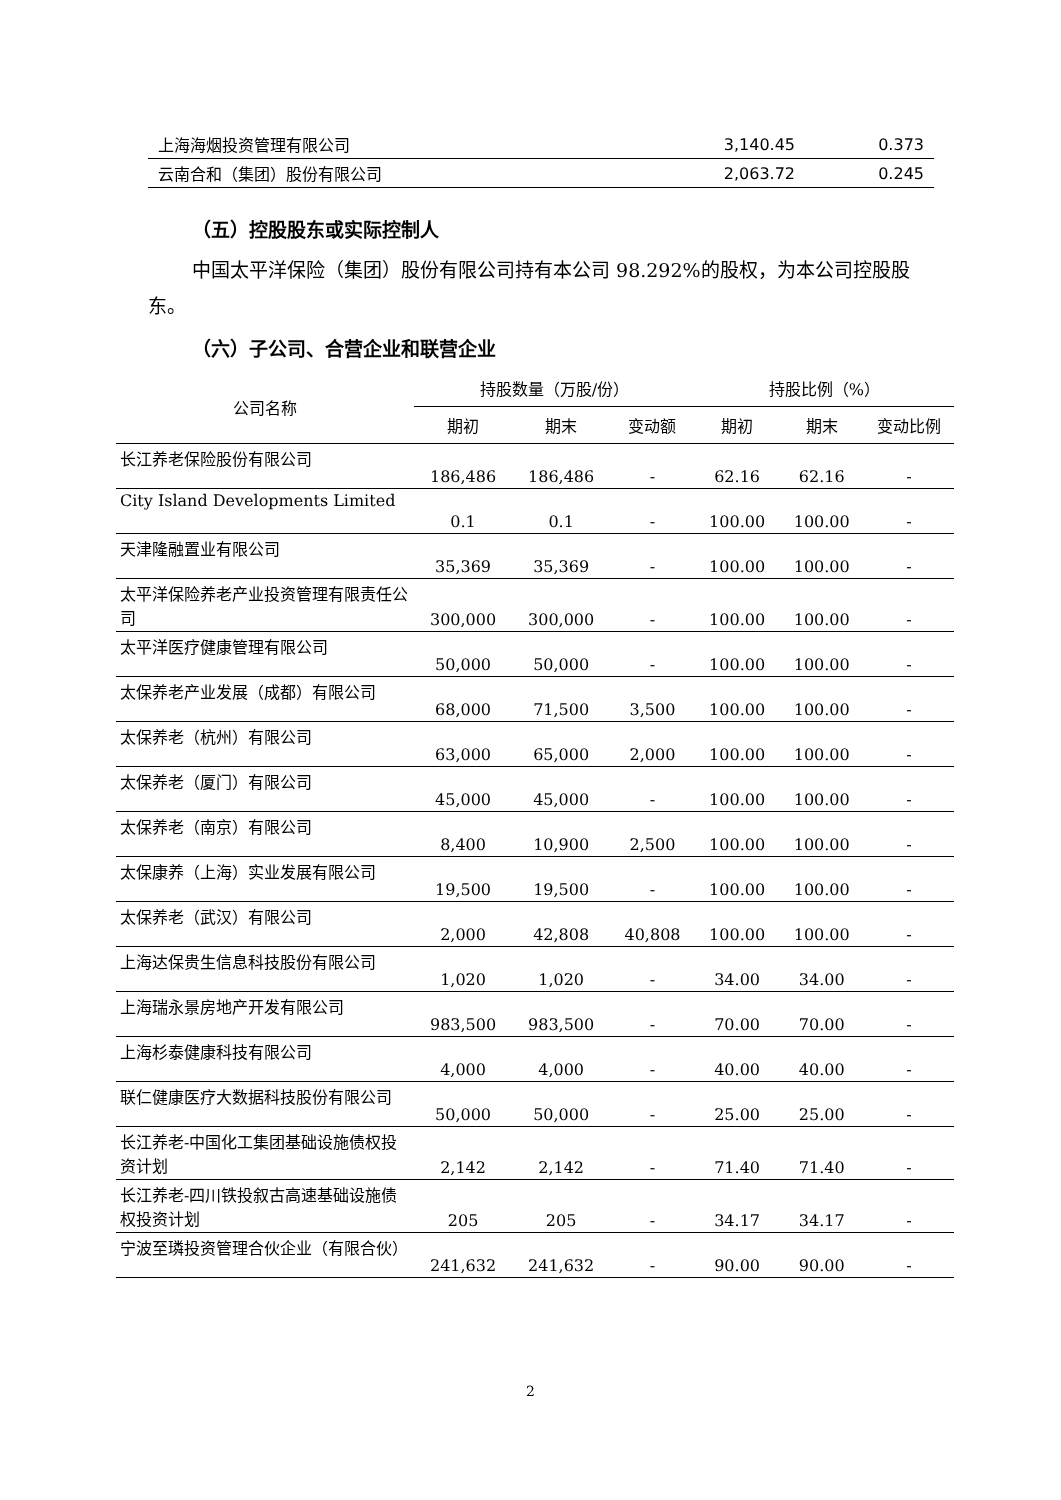| 上海海烟投资管理有限公司 | 3,140.45 | 0.373 |
| 云南合和（集团）股份有限公司 | 2,063.72 | 0.245 |
（五）控股股东或实际控制人
中国太平洋保险（集团）股份有限公司持有本公司 98.292%的股权，为本公司控股股东。
（六）子公司、合营企业和联营企业
| 公司名称 | 持股数量（万股/份） | | | 持股比例（%） | | |
| --- | --- | --- | --- | --- | --- | --- |
| | 期初 | 期末 | 变动额 | 期初 | 期末 | 变动比例 |
| 长江养老保险股份有限公司 | 186,486 | 186,486 | - | 62.16 | 62.16 | - |
| City Island Developments Limited | 0.1 | 0.1 | - | 100.00 | 100.00 | - |
| 天津隆融置业有限公司 | 35,369 | 35,369 | - | 100.00 | 100.00 | - |
| 太平洋保险养老产业投资管理有限责任公司 | 300,000 | 300,000 | - | 100.00 | 100.00 | - |
| 太平洋医疗健康管理有限公司 | 50,000 | 50,000 | - | 100.00 | 100.00 | - |
| 太保养老产业发展（成都）有限公司 | 68,000 | 71,500 | 3,500 | 100.00 | 100.00 | - |
| 太保养老（杭州）有限公司 | 63,000 | 65,000 | 2,000 | 100.00 | 100.00 | - |
| 太保养老（厦门）有限公司 | 45,000 | 45,000 | - | 100.00 | 100.00 | - |
| 太保养老（南京）有限公司 | 8,400 | 10,900 | 2,500 | 100.00 | 100.00 | - |
| 太保康养（上海）实业发展有限公司 | 19,500 | 19,500 | - | 100.00 | 100.00 | - |
| 太保养老（武汉）有限公司 | 2,000 | 42,808 | 40,808 | 100.00 | 100.00 | - |
| 上海达保贵生信息科技股份有限公司 | 1,020 | 1,020 | - | 34.00 | 34.00 | - |
| 上海瑞永景房地产开发有限公司 | 983,500 | 983,500 | - | 70.00 | 70.00 | - |
| 上海杉泰健康科技有限公司 | 4,000 | 4,000 | - | 40.00 | 40.00 | - |
| 联仁健康医疗大数据科技股份有限公司 | 50,000 | 50,000 | - | 25.00 | 25.00 | - |
| 长江养老-中国化工集团基础设施债权投资计划 | 2,142 | 2,142 | - | 71.40 | 71.40 | - |
| 长江养老-四川铁投叙古高速基础设施债权投资计划 | 205 | 205 | - | 34.17 | 34.17 | - |
| 宁波至璘投资管理合伙企业（有限合伙） | 241,632 | 241,632 | - | 90.00 | 90.00 | - |
2